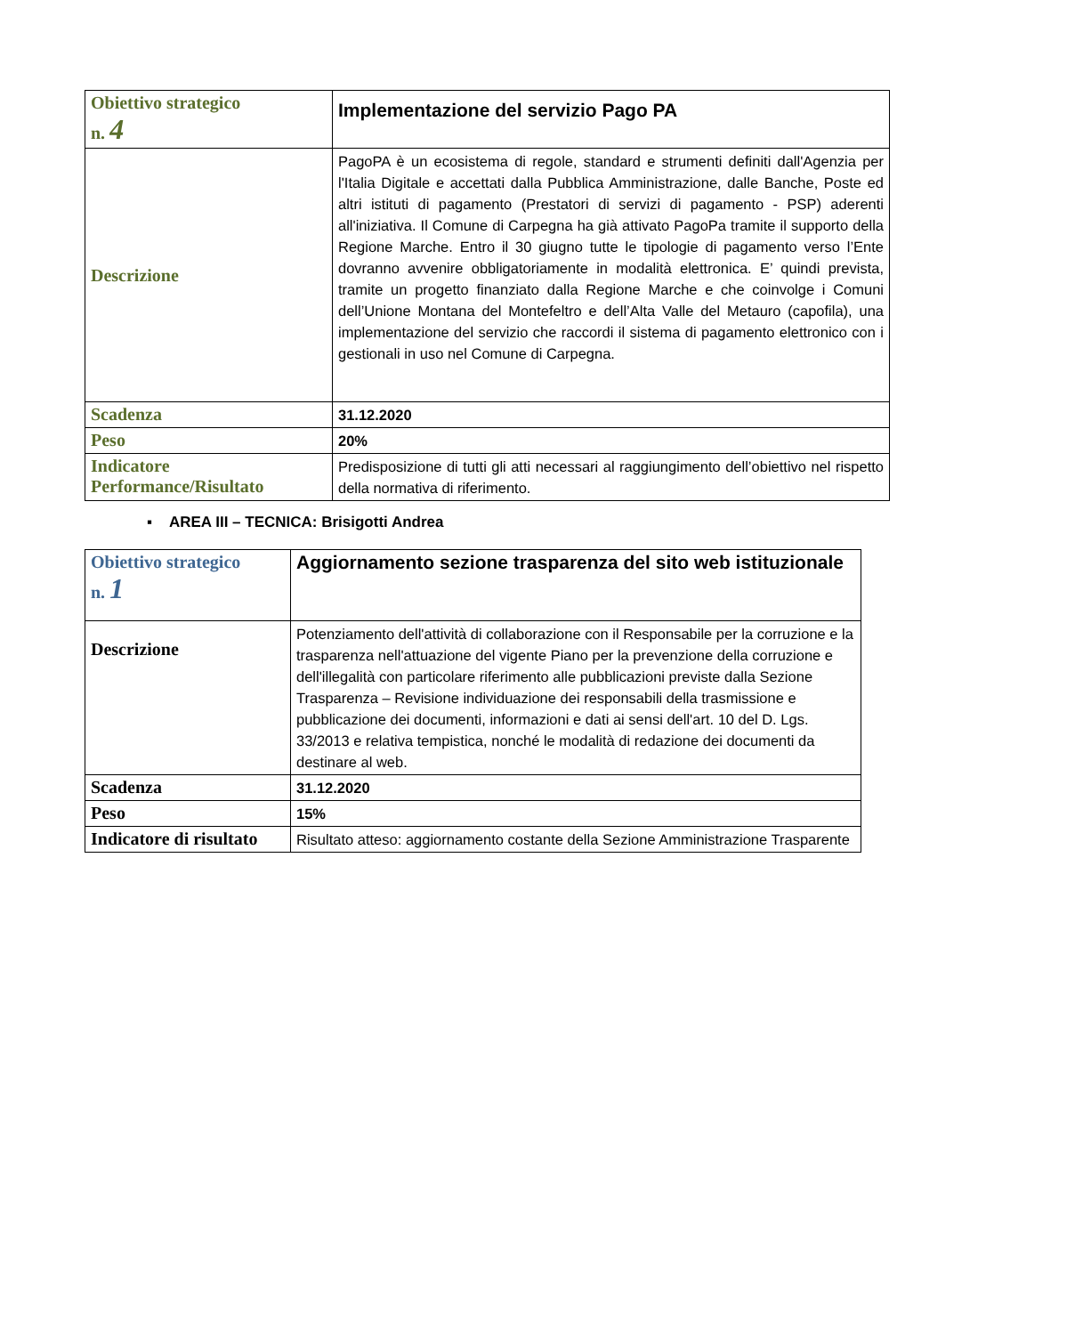| Obiettivo strategico n. 4 | Implementazione del servizio Pago PA |
| Descrizione | PagoPA è un ecosistema di regole, standard e strumenti definiti dall'Agenzia per l'Italia Digitale e accettati dalla Pubblica Amministrazione, dalle Banche, Poste ed altri istituti di pagamento (Prestatori di servizi di pagamento - PSP) aderenti all'iniziativa. Il Comune di Carpegna ha già attivato PagoPa tramite il supporto della Regione Marche. Entro il 30 giugno tutte le tipologie di pagamento verso l’Ente dovranno avvenire obbligatoriamente in modalità elettronica. E’ quindi prevista, tramite un progetto finanziato dalla Regione Marche e che coinvolge i Comuni dell’Unione Montana del Montefeltro e dell’Alta Valle del Metauro (capofila), una implementazione del servizio che raccordi il sistema di pagamento elettronico con i gestionali in uso nel Comune di Carpegna. |
| Scadenza | 31.12.2020 |
| Peso | 20% |
| Indicatore Performance/Risultato | Predisposizione di tutti gli atti necessari al raggiungimento dell’obiettivo nel rispetto della normativa di riferimento. |
▪ AREA III – TECNICA: Brisigotti Andrea
| Obiettivo strategico n. 1 | Aggiornamento sezione trasparenza del sito web istituzionale |
| Descrizione | Potenziamento dell'attività di collaborazione con il Responsabile per la corruzione e la trasparenza nell'attuazione del vigente Piano per la prevenzione della corruzione e dell'illegalità con particolare riferimento alle pubblicazioni previste dalla Sezione Trasparenza – Revisione individuazione dei responsabili della trasmissione e pubblicazione dei documenti, informazioni e dati ai sensi dell'art. 10 del D. Lgs. 33/2013 e relativa tempistica, nonché le modalità di redazione dei documenti da destinare al web. |
| Scadenza | 31.12.2020 |
| Peso | 15% |
| Indicatore di risultato | Risultato atteso: aggiornamento costante della Sezione Amministrazione Trasparente |